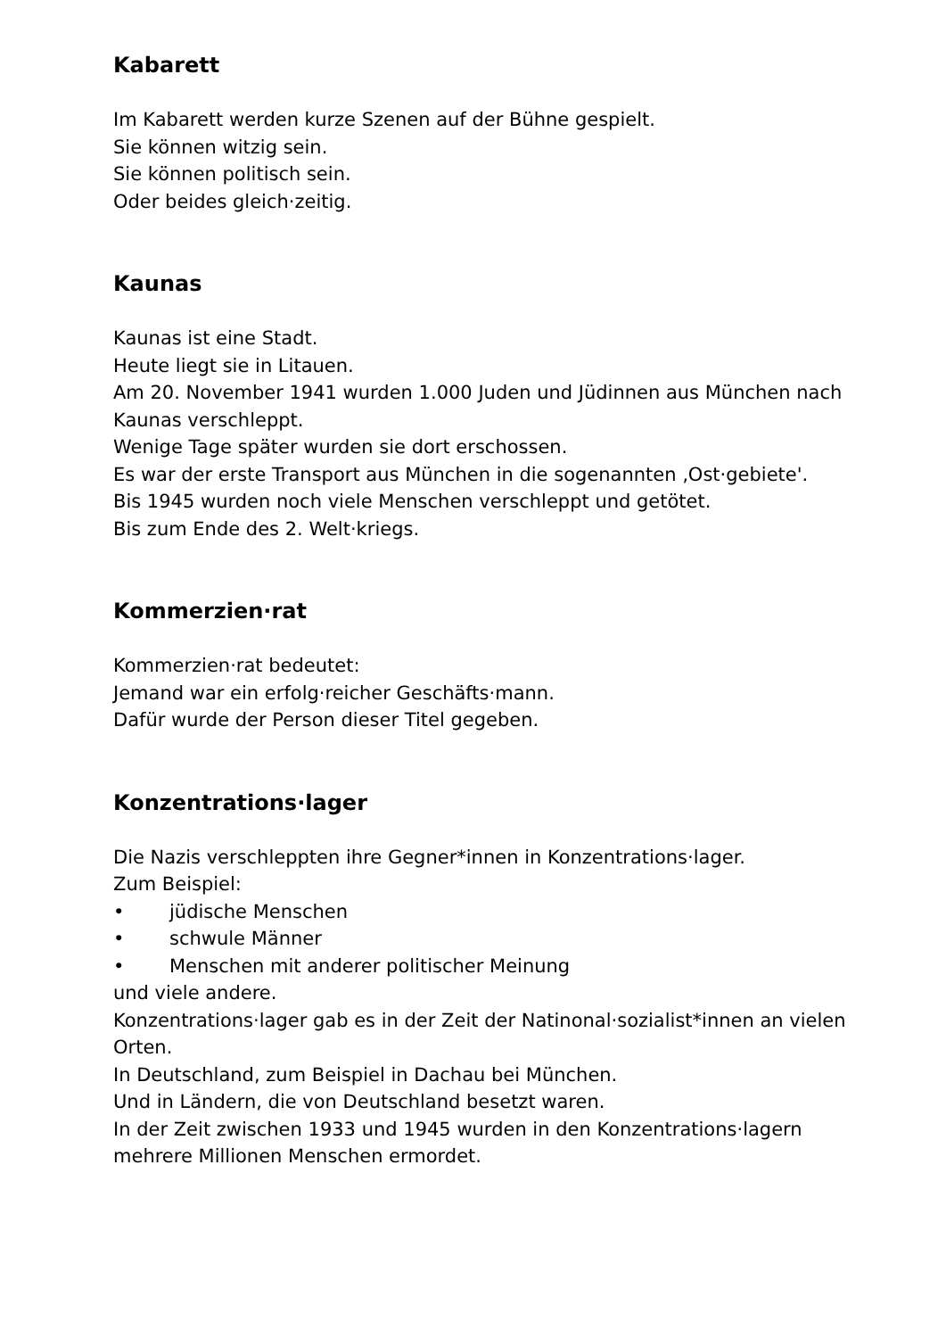Kabarett
Im Kabarett werden kurze Szenen auf der Bühne gespielt.
Sie können witzig sein.
Sie können politisch sein.
Oder beides gleich·zeitig.
Kaunas
Kaunas ist eine Stadt.
Heute liegt sie in Litauen.
Am 20. November 1941 wurden 1.000 Juden und Jüdinnen aus München nach Kaunas verschleppt.
Wenige Tage später wurden sie dort erschossen.
Es war der erste Transport aus München in die sogenannten ‚Ost·gebiete'.
Bis 1945 wurden noch viele Menschen verschleppt und getötet.
Bis zum Ende des 2. Welt·kriegs.
Kommerzien·rat
Kommerzien·rat bedeutet:
Jemand war ein erfolg·reicher Geschäfts·mann.
Dafür wurde der Person dieser Titel gegeben.
Konzentrations·lager
Die Nazis verschleppten ihre Gegner*innen in Konzentrations·lager.
Zum Beispiel:
• jüdische Menschen
• schwule Männer
• Menschen mit anderer politischer Meinung
und viele andere.
Konzentrations·lager gab es in der Zeit der Natinonal·sozialist*innen an vielen Orten.
In Deutschland, zum Beispiel in Dachau bei München.
Und in Ländern, die von Deutschland besetzt waren.
In der Zeit zwischen 1933 und 1945 wurden in den Konzentrations·lagern mehrere Millionen Menschen ermordet.